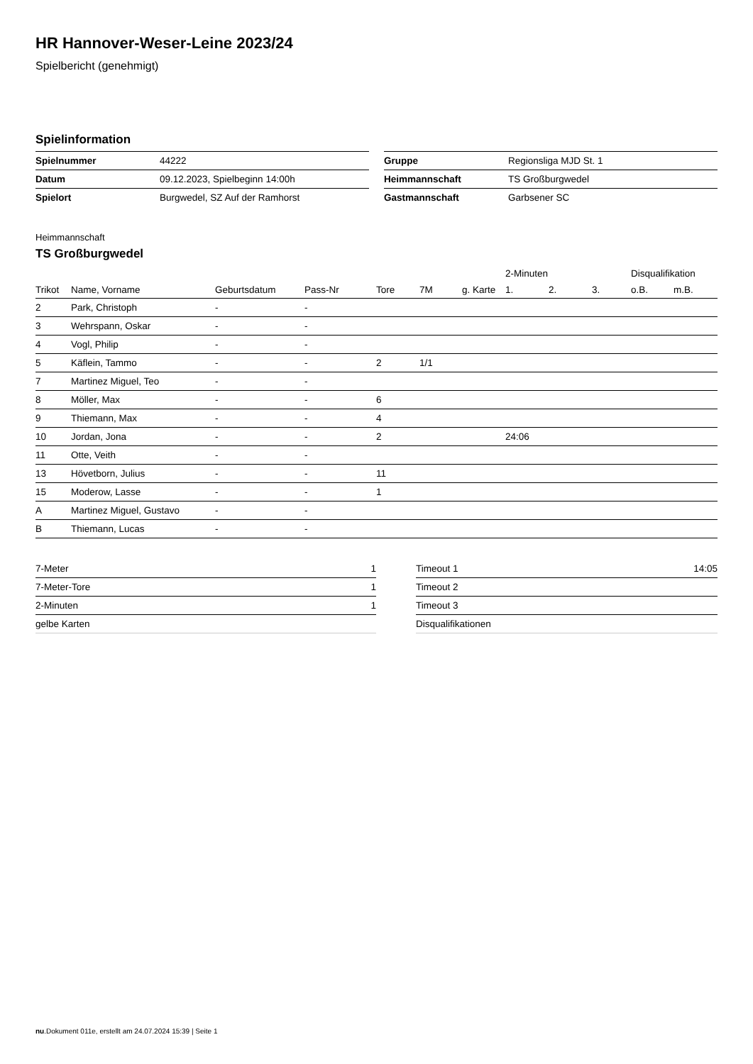HR Hannover-Weser-Leine 2023/24
Spielbericht (genehmigt)
Spielinformation
| Spielnummer | 44222 |
| Datum | 09.12.2023, Spielbeginn 14:00h |
| Spielort | Burgwedel, SZ Auf der Ramhorst |
| Gruppe | Regionsliga MJD St. 1 |
| Heimmannschaft | TS Großburgwedel |
| Gastmannschaft | Garbsener SC |
Heimmannschaft
TS Großburgwedel
| | | | | | | | 2-Minuten | | | Disqualifikation | |
| --- | --- | --- | --- | --- | --- | --- | --- | --- | --- | --- | --- |
| Trikot | Name, Vorname | Geburtsdatum | Pass-Nr | Tore | 7M | g. Karte | 1. | 2. | 3. | o.B. | m.B. |
| 2 | Park, Christoph | - | - | | | | | | | | |
| 3 | Wehrspann, Oskar | - | - | | | | | | | | |
| 4 | Vogl, Philip | - | - | | | | | | | | |
| 5 | Käflein, Tammo | - | - | 2 | 1/1 | | | | | | |
| 7 | Martinez Miguel, Teo | - | - | | | | | | | | |
| 8 | Möller, Max | - | - | 6 | | | | | | | |
| 9 | Thiemann, Max | - | - | 4 | | | | | | | |
| 10 | Jordan, Jona | - | - | 2 | | | 24:06 | | | | |
| 11 | Otte, Veith | - | - | | | | | | | | |
| 13 | Hövetborn, Julius | - | - | 11 | | | | | | | |
| 15 | Moderow, Lasse | - | - | 1 | | | | | | | |
| A | Martinez Miguel, Gustavo | - | - | | | | | | | | |
| B | Thiemann, Lucas | - | - | | | | | | | | |
| 7-Meter | 1 |
| 7-Meter-Tore | 1 |
| 2-Minuten | 1 |
| gelbe Karten | |
| Timeout 1 | 14:05 |
| Timeout 2 | |
| Timeout 3 | |
| Disqualifikationen | |
nu.Dokument 011e, erstellt am 24.07.2024 15:39 | Seite 1